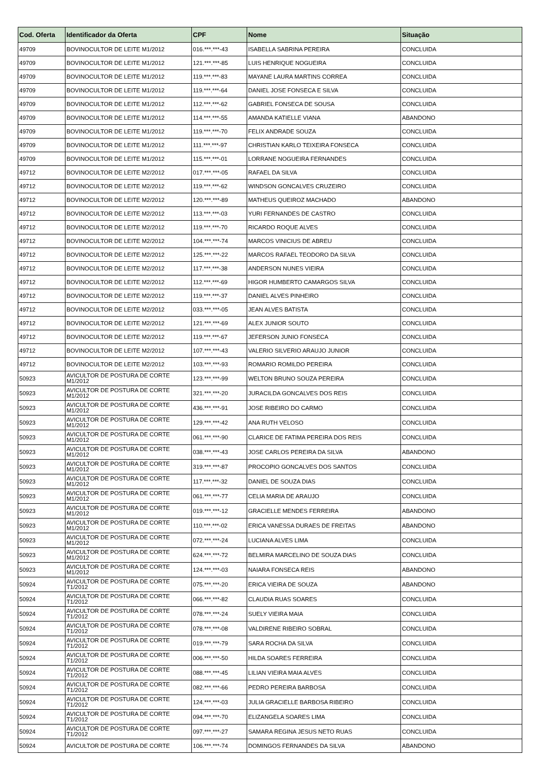| Cod. Oferta | Identificador da Oferta | CPF | Nome | Situação |
| --- | --- | --- | --- | --- |
| 49709 | BOVINOCULTOR DE LEITE M1/2012 | 016.***.***-43 | ISABELLA SABRINA PEREIRA | CONCLUIDA |
| 49709 | BOVINOCULTOR DE LEITE M1/2012 | 121.***.***-85 | LUIS HENRIQUE NOGUEIRA | CONCLUIDA |
| 49709 | BOVINOCULTOR DE LEITE M1/2012 | 119.***.***-83 | MAYANE LAURA MARTINS CORREA | CONCLUIDA |
| 49709 | BOVINOCULTOR DE LEITE M1/2012 | 119.***.***-64 | DANIEL JOSE FONSECA E SILVA | CONCLUIDA |
| 49709 | BOVINOCULTOR DE LEITE M1/2012 | 112.***.***-62 | GABRIEL FONSECA DE SOUSA | CONCLUIDA |
| 49709 | BOVINOCULTOR DE LEITE M1/2012 | 114.***.***-55 | AMANDA KATIELLE VIANA | ABANDONO |
| 49709 | BOVINOCULTOR DE LEITE M1/2012 | 119.***.***-70 | FELIX ANDRADE SOUZA | CONCLUIDA |
| 49709 | BOVINOCULTOR DE LEITE M1/2012 | 111.***.***-97 | CHRISTIAN KARLO TEIXEIRA FONSECA | CONCLUIDA |
| 49709 | BOVINOCULTOR DE LEITE M1/2012 | 115.***.***-01 | LORRANE NOGUEIRA FERNANDES | CONCLUIDA |
| 49712 | BOVINOCULTOR DE LEITE M2/2012 | 017.***.***-05 | RAFAEL DA SILVA | CONCLUIDA |
| 49712 | BOVINOCULTOR DE LEITE M2/2012 | 119.***.***-62 | WINDSON GONCALVES CRUZEIRO | CONCLUIDA |
| 49712 | BOVINOCULTOR DE LEITE M2/2012 | 120.***.***-89 | MATHEUS QUEIROZ MACHADO | ABANDONO |
| 49712 | BOVINOCULTOR DE LEITE M2/2012 | 113.***.***-03 | YURI FERNANDES DE CASTRO | CONCLUIDA |
| 49712 | BOVINOCULTOR DE LEITE M2/2012 | 119.***.***-70 | RICARDO ROQUE ALVES | CONCLUIDA |
| 49712 | BOVINOCULTOR DE LEITE M2/2012 | 104.***.***-74 | MARCOS VINICIUS DE ABREU | CONCLUIDA |
| 49712 | BOVINOCULTOR DE LEITE M2/2012 | 125.***.***-22 | MARCOS RAFAEL TEODORO DA SILVA | CONCLUIDA |
| 49712 | BOVINOCULTOR DE LEITE M2/2012 | 117.***.***-38 | ANDERSON NUNES VIEIRA | CONCLUIDA |
| 49712 | BOVINOCULTOR DE LEITE M2/2012 | 112.***.***-69 | HIGOR HUMBERTO CAMARGOS SILVA | CONCLUIDA |
| 49712 | BOVINOCULTOR DE LEITE M2/2012 | 119.***.***-37 | DANIEL ALVES PINHEIRO | CONCLUIDA |
| 49712 | BOVINOCULTOR DE LEITE M2/2012 | 033.***.***-05 | JEAN ALVES BATISTA | CONCLUIDA |
| 49712 | BOVINOCULTOR DE LEITE M2/2012 | 121.***.***-69 | ALEX JUNIOR SOUTO | CONCLUIDA |
| 49712 | BOVINOCULTOR DE LEITE M2/2012 | 119.***.***-67 | JEFERSON JUNIO FONSECA | CONCLUIDA |
| 49712 | BOVINOCULTOR DE LEITE M2/2012 | 107.***.***-43 | VALERIO SILVERIO ARAUJO JUNIOR | CONCLUIDA |
| 49712 | BOVINOCULTOR DE LEITE M2/2012 | 103.***.***-93 | ROMARIO ROMILDO PEREIRA | CONCLUIDA |
| 50923 | AVICULTOR DE POSTURA DE CORTE M1/2012 | 123.***.***-99 | WELTON BRUNO SOUZA PEREIRA | CONCLUIDA |
| 50923 | AVICULTOR DE POSTURA DE CORTE M1/2012 | 321.***.***-20 | JURACILDA GONCALVES DOS REIS | CONCLUIDA |
| 50923 | AVICULTOR DE POSTURA DE CORTE M1/2012 | 436.***.***-91 | JOSE RIBEIRO DO CARMO | CONCLUIDA |
| 50923 | AVICULTOR DE POSTURA DE CORTE M1/2012 | 129.***.***-42 | ANA RUTH VELOSO | CONCLUIDA |
| 50923 | AVICULTOR DE POSTURA DE CORTE M1/2012 | 061.***.***-90 | CLARICE DE FATIMA PEREIRA DOS REIS | CONCLUIDA |
| 50923 | AVICULTOR DE POSTURA DE CORTE M1/2012 | 038.***.***-43 | JOSE CARLOS PEREIRA DA SILVA | ABANDONO |
| 50923 | AVICULTOR DE POSTURA DE CORTE M1/2012 | 319.***.***-87 | PROCOPIO GONCALVES DOS SANTOS | CONCLUIDA |
| 50923 | AVICULTOR DE POSTURA DE CORTE M1/2012 | 117.***.***-32 | DANIEL DE SOUZA DIAS | CONCLUIDA |
| 50923 | AVICULTOR DE POSTURA DE CORTE M1/2012 | 061.***.***-77 | CELIA MARIA DE ARAUJO | CONCLUIDA |
| 50923 | AVICULTOR DE POSTURA DE CORTE M1/2012 | 019.***.***-12 | GRACIELLE MENDES FERREIRA | ABANDONO |
| 50923 | AVICULTOR DE POSTURA DE CORTE M1/2012 | 110.***.***-02 | ERICA VANESSA DURAES DE FREITAS | ABANDONO |
| 50923 | AVICULTOR DE POSTURA DE CORTE M1/2012 | 072.***.***-24 | LUCIANA ALVES LIMA | CONCLUIDA |
| 50923 | AVICULTOR DE POSTURA DE CORTE M1/2012 | 624.***.***-72 | BELMIRA MARCELINO DE SOUZA DIAS | CONCLUIDA |
| 50923 | AVICULTOR DE POSTURA DE CORTE M1/2012 | 124.***.***-03 | NAIARA FONSECA REIS | ABANDONO |
| 50924 | AVICULTOR DE POSTURA DE CORTE T1/2012 | 075.***.***-20 | ERICA VIEIRA DE SOUZA | ABANDONO |
| 50924 | AVICULTOR DE POSTURA DE CORTE T1/2012 | 066.***.***-82 | CLAUDIA RUAS SOARES | CONCLUIDA |
| 50924 | AVICULTOR DE POSTURA DE CORTE T1/2012 | 078.***.***-24 | SUELY VIEIRA MAIA | CONCLUIDA |
| 50924 | AVICULTOR DE POSTURA DE CORTE T1/2012 | 078.***.***-08 | VALDIRENE RIBEIRO SOBRAL | CONCLUIDA |
| 50924 | AVICULTOR DE POSTURA DE CORTE T1/2012 | 019.***.***-79 | SARA ROCHA DA SILVA | CONCLUIDA |
| 50924 | AVICULTOR DE POSTURA DE CORTE T1/2012 | 006.***.***-50 | HILDA SOARES FERREIRA | CONCLUIDA |
| 50924 | AVICULTOR DE POSTURA DE CORTE T1/2012 | 088.***.***-45 | LILIAN VIEIRA MAIA ALVES | CONCLUIDA |
| 50924 | AVICULTOR DE POSTURA DE CORTE T1/2012 | 082.***.***-66 | PEDRO PEREIRA BARBOSA | CONCLUIDA |
| 50924 | AVICULTOR DE POSTURA DE CORTE T1/2012 | 124.***.***-03 | JULIA GRACIELLE BARBOSA RIBEIRO | CONCLUIDA |
| 50924 | AVICULTOR DE POSTURA DE CORTE T1/2012 | 094.***.***-70 | ELIZANGELA SOARES LIMA | CONCLUIDA |
| 50924 | AVICULTOR DE POSTURA DE CORTE T1/2012 | 097.***.***-27 | SAMARA REGINA JESUS NETO RUAS | CONCLUIDA |
| 50924 | AVICULTOR DE POSTURA DE CORTE | 106.***.***-74 | DOMINGOS FERNANDES DA SILVA | ABANDONO |